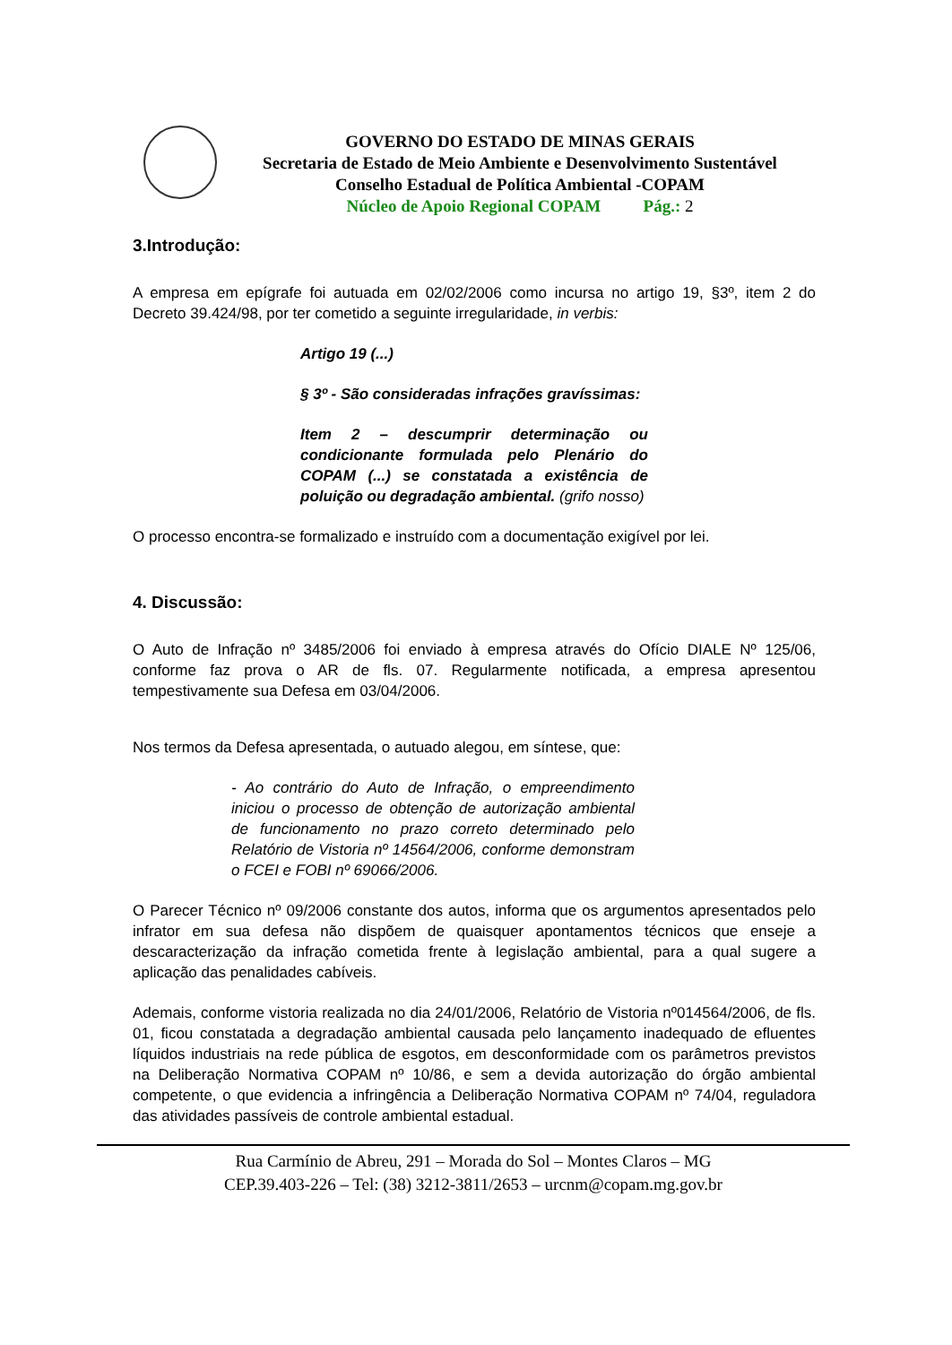GOVERNO DO ESTADO DE MINAS GERAIS
Secretaria de Estado de Meio Ambiente e Desenvolvimento Sustentável
Conselho Estadual de Política Ambiental -COPAM
Núcleo de Apoio Regional COPAM Pág.: 2
3.Introdução:
A empresa em epígrafe foi autuada em 02/02/2006 como incursa no artigo 19, §3º, item 2 do Decreto 39.424/98, por ter cometido a seguinte irregularidade, in verbis:
Artigo 19 (...)
§ 3º - São consideradas infrações gravíssimas:
Item 2 – descumprir determinação ou condicionante formulada pelo Plenário do COPAM (...) se constatada a existência de poluição ou degradação ambiental. (grifo nosso)
O processo encontra-se formalizado e instruído com a documentação exigível por lei.
4. Discussão:
O Auto de Infração nº 3485/2006 foi enviado à empresa através do Ofício DIALE Nº 125/06, conforme faz prova o AR de fls. 07. Regularmente notificada, a empresa apresentou tempestivamente sua Defesa em 03/04/2006.
Nos termos da Defesa apresentada, o autuado alegou, em síntese, que:
- Ao contrário do Auto de Infração, o empreendimento iniciou o processo de obtenção de autorização ambiental de funcionamento no prazo correto determinado pelo Relatório de Vistoria nº 14564/2006, conforme demonstram o FCEI e FOBI nº 69066/2006.
O Parecer Técnico nº 09/2006 constante dos autos, informa que os argumentos apresentados pelo infrator em sua defesa não dispõem de quaisquer apontamentos técnicos que enseje a descaracterização da infração cometida frente à legislação ambiental, para a qual sugere a aplicação das penalidades cabíveis.
Ademais, conforme vistoria realizada no dia 24/01/2006, Relatório de Vistoria nº014564/2006, de fls. 01, ficou constatada a degradação ambiental causada pelo lançamento inadequado de efluentes líquidos industriais na rede pública de esgotos, em desconformidade com os parâmetros previstos na Deliberação Normativa COPAM nº 10/86, e sem a devida autorização do órgão ambiental competente, o que evidencia a infringência a Deliberação Normativa COPAM nº 74/04, reguladora das atividades passíveis de controle ambiental estadual.
Rua Carmínio de Abreu, 291 – Morada do Sol – Montes Claros – MG
CEP.39.403-226 – Tel: (38) 3212-3811/2653 – urcnm@copam.mg.gov.br